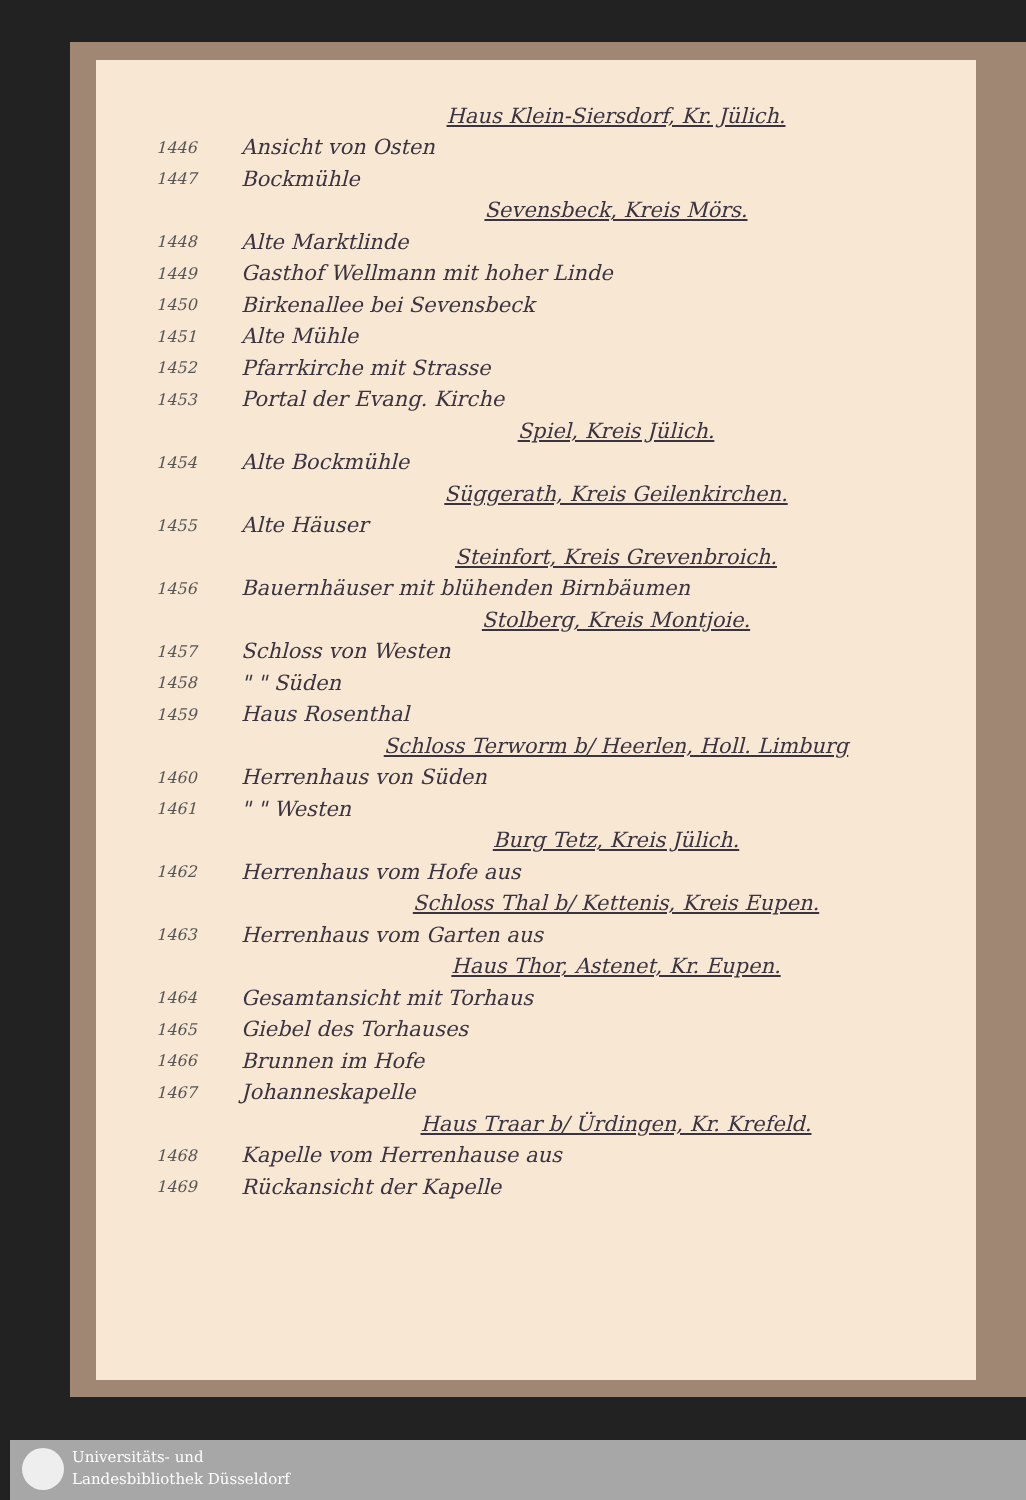Haus Klein-Siersdorf, Kr. Jülich.
1446 Ansicht von Osten
1447 Bockmühle
Sevensbeck, Kreis Mörs.
1448 Alte Marktlinde
1449 Gasthof Wellmann mit hoher Linde
1450 Birkenallee bei Sevensbeck
1451 Alte Mühle
1452 Pfarrkirche mit Strasse
1453 Portal der Evang. Kirche
Spiel, Kreis Jülich.
1454 Alte Bockmühle
Süggerath, Kreis Geilenkirchen.
1455 Alte Häuser
Steinfort, Kreis Grevenbroich.
1456 Bauernhäuser mit blühenden Birnbäumen
Stolberg, Kreis Montjoie.
1457 Schloss von Westen
1458 " " Süden
1459 Haus Rosenthal
Schloss Terworm b/ Heerlen, Holl. Limburg
1460 Herrenhaus von Süden
1461 " " Westen
Burg Tetz, Kreis Jülich.
1462 Herrenhaus vom Hofe aus
Schloss Thal b/ Kettenis, Kreis Eupen.
1463 Herrenhaus vom Garten aus
Haus Thor, Astenet, Kr. Eupen.
1464 Gesamtansicht mit Torhaus
1465 Giebel des Torhauses
1466 Brunnen im Hofe
1467 Johanneskapelle
Haus Traar b/ Ürdingen, Kr. Krefeld.
1468 Kapelle vom Herrenhause aus
1469 Rückansicht der Kapelle
Universitäts- und
Landesbibliothek Düsseldorf